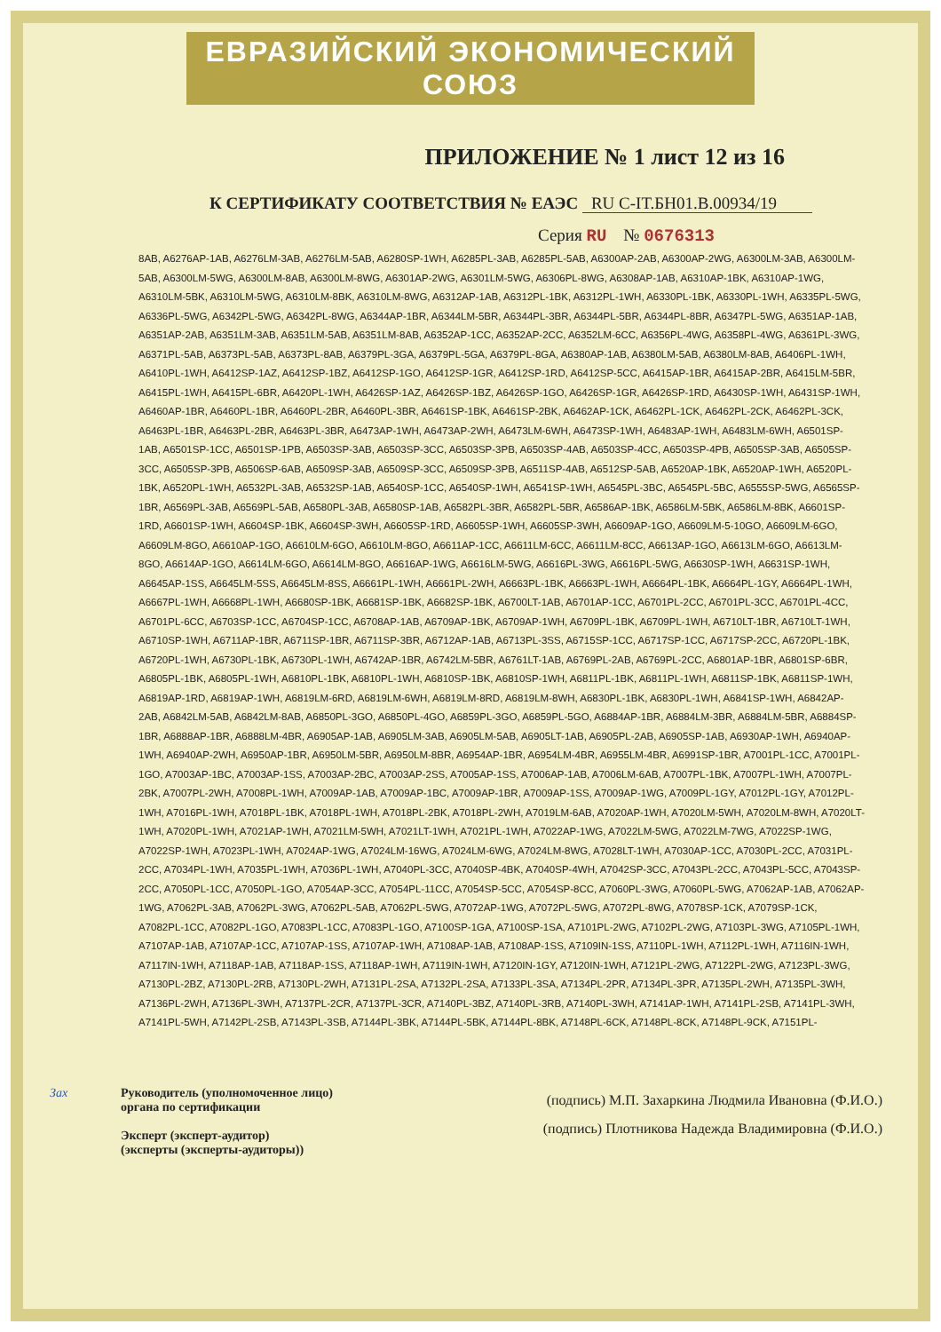ЕВРАЗИЙСКИЙ ЭКОНОМИЧЕСКИЙ СОЮЗ
ПРИЛОЖЕНИЕ № 1 лист 12 из 16
К СЕРТИФИКАТУ СООТВЕТСТВИЯ № ЕАЭС RU C-IT.БН01.В.00934/19
Серия RU № 0676313
8AB, A6276AP-1AB, A6276LM-3AB, A6276LM-5AB, A6280SP-1WH, A6285PL-3AB, A6285PL-5AB, A6300AP-2AB, A6300AP-2WG, A6300LM-3AB, A6300LM-5AB, A6300LM-5WG, A6300LM-8AB, A6300LM-8WG, A6301AP-2WG, A6301LM-5WG, A6306PL-8WG, A6308AP-1AB, A6310AP-1BK, A6310AP-1WG, A6310LM-5BK, A6310LM-5WG, A6310LM-8BK, A6310LM-8WG, A6312AP-1AB, A6312PL-1BK, A6312PL-1WH, A6330PL-1BK, A6330PL-1WH, A6335PL-5WG, A6336PL-5WG, A6342PL-5WG, A6342PL-8WG, A6344AP-1BR, A6344LM-5BR, A6344PL-3BR, A6344PL-5BR, A6344PL-8BR, A6347PL-5WG, A6351AP-1AB, A6351AP-2AB, A6351LM-3AB, A6351LM-5AB, A6351LM-8AB, A6352AP-1CC, A6352AP-2CC, A6352LM-6CC, A6356PL-4WG, A6358PL-4WG, A6361PL-3WG, A6371PL-5AB, A6373PL-5AB, A6373PL-8AB, A6379PL-3GA, A6379PL-5GA, A6379PL-8GA, A6380AP-1AB, A6380LM-5AB, A6380LM-8AB, A6406PL-1WH, A6410PL-1WH, A6412SP-1AZ, A6412SP-1BZ, A6412SP-1GO, A6412SP-1GR, A6412SP-1RD, A6412SP-5CC, A6415AP-1BR, A6415AP-2BR, A6415LM-5BR, A6415PL-1WH, A6415PL-6BR, A6420PL-1WH, A6426SP-1AZ, A6426SP-1BZ, A6426SP-1GO, A6426SP-1GR, A6426SP-1RD, A6430SP-1WH, A6431SP-1WH, A6460AP-1BR, A6460PL-1BR, A6460PL-2BR, A6460PL-3BR, A6461SP-1BK, A6461SP-2BK, A6462AP-1CK, A6462PL-1CK, A6462PL-2CK, A6462PL-3CK, A6463PL-1BR, A6463PL-2BR, A6463PL-3BR, A6473AP-1WH, A6473AP-2WH, A6473LM-6WH, A6473SP-1WH, A6483AP-1WH, A6483LM-6WH, A6501SP-1AB, A6501SP-1CC, A6501SP-1PB, A6503SP-3AB, A6503SP-3CC, A6503SP-3PB, A6503SP-4AB, A6503SP-4CC, A6503SP-4PB, A6505SP-3AB, A6505SP-3CC, A6505SP-3PB, A6506SP-6AB, A6509SP-3AB, A6509SP-3CC, A6509SP-3PB, A6511SP-4AB, A6512SP-5AB, A6520AP-1BK, A6520AP-1WH, A6520PL-1BK, A6520PL-1WH, A6532PL-3AB, A6532SP-1AB, A6540SP-1CC, A6540SP-1WH, A6541SP-1WH, A6545PL-3BC, A6545PL-5BC, A6555SP-5WG, A6565SP-1BR, A6569PL-3AB, A6569PL-5AB, A6580PL-3AB, A6580SP-1AB, A6582PL-3BR, A6582PL-5BR, A6586AP-1BK, A6586LM-5BK, A6586LM-8BK, A6601SP-1RD, A6601SP-1WH, A6604SP-1BK, A6604SP-3WH, A6605SP-1RD, A6605SP-1WH, A6605SP-3WH, A6609AP-1GO, A6609LM-5-10GO, A6609LM-6GO, A6609LM-8GO, A6610AP-1GO, A6610LM-6GO, A6610LM-8GO, A6611AP-1CC, A6611LM-6CC, A6611LM-8CC, A6613AP-1GO, A6613LM-6GO, A6613LM-8GO, A6614AP-1GO, A6614LM-6GO, A6614LM-8GO, A6616AP-1WG, A6616LM-5WG, A6616PL-3WG, A6616PL-5WG, A6630SP-1WH, A6631SP-1WH, A6645AP-1SS, A6645LM-5SS, A6645LM-8SS, A6661PL-1WH, A6661PL-2WH, A6663PL-1BK, A6663PL-1WH, A6664PL-1BK, A6664PL-1GY, A6664PL-1WH, A6667PL-1WH, A6668PL-1WH, A6680SP-1BK, A6681SP-1BK, A6682SP-1BK, A6700LT-1AB, A6701AP-1CC, A6701PL-2CC, A6701PL-3CC, A6701PL-4CC, A6701PL-6CC, A6703SP-1CC, A6704SP-1CC, A6708AP-1AB, A6709AP-1BK, A6709AP-1WH, A6709PL-1BK, A6709PL-1WH, A6710LT-1BR, A6710LT-1WH, A6710SP-1WH, A6711AP-1BR, A6711SP-1BR, A6711SP-3BR, A6712AP-1AB, A6713PL-3SS, A6715SP-1CC, A6717SP-1CC, A6717SP-2CC, A6720PL-1BK, A6720PL-1WH, A6730PL-1BK, A6730PL-1WH, A6742AP-1BR, A6742LM-5BR, A6761LT-1AB, A6769PL-2AB, A6769PL-2CC, A6801AP-1BR, A6801SP-6BR, A6805PL-1BK, A6805PL-1WH, A6810PL-1BK, A6810PL-1WH, A6810SP-1BK, A6810SP-1WH, A6811PL-1BK, A6811PL-1WH, A6811SP-1BK, A6811SP-1WH, A6819AP-1RD, A6819AP-1WH, A6819LM-6RD, A6819LM-6WH, A6819LM-8RD, A6819LM-8WH, A6830PL-1BK, A6830PL-1WH, A6841SP-1WH, A6842AP-2AB, A6842LM-5AB, A6842LM-8AB, A6850PL-3GO, A6850PL-4GO, A6859PL-3GO, A6859PL-5GO, A6884AP-1BR, A6884LM-3BR, A6884LM-5BR, A6884SP-1BR, A6888AP-1BR, A6888LM-4BR, A6905AP-1AB, A6905LM-3AB, A6905LM-5AB, A6905LT-1AB, A6905PL-2AB, A6905SP-1AB, A6930AP-1WH, A6940AP-1WH, A6940AP-2WH, A6950AP-1BR, A6950LM-5BR, A6950LM-8BR, A6954AP-1BR, A6954LM-4BR, A6955LM-4BR, A6991SP-1BR, A7001PL-1CC, A7001PL-1GO, A7003AP-1BC, A7003AP-1SS, A7003AP-2BC, A7003AP-2SS, A7005AP-1SS, A7006AP-1AB, A7006LM-6AB, A7007PL-1BK, A7007PL-1WH, A7007PL-2BK, A7007PL-2WH, A7008PL-1WH, A7009AP-1AB, A7009AP-1BC, A7009AP-1BR, A7009AP-1SS, A7009AP-1WG, A7009PL-1GY, A7012PL-1GY, A7012PL-1WH, A7016PL-1WH, A7018PL-1BK, A7018PL-1WH, A7018PL-2BK, A7018PL-2WH, A7019LM-6AB, A7020AP-1WH, A7020LM-5WH, A7020LM-8WH, A7020LT-1WH, A7020PL-1WH, A7021AP-1WH, A7021LM-5WH, A7021LT-1WH, A7021PL-1WH, A7022AP-1WG, A7022LM-5WG, A7022LM-7WG, A7022SP-1WG, A7022SP-1WH, A7023PL-1WH, A7024AP-1WG, A7024LM-16WG, A7024LM-6WG, A7024LM-8WG, A7028LT-1WH, A7030AP-1CC, A7030PL-2CC, A7031PL-2CC, A7034PL-1WH, A7035PL-1WH, A7036PL-1WH, A7040PL-3CC, A7040SP-4BK, A7040SP-4WH, A7042SP-3CC, A7043PL-2CC, A7043PL-5CC, A7043SP-2CC, A7050PL-1CC, A7050PL-1GO, A7054AP-3CC, A7054PL-11CC, A7054SP-5CC, A7054SP-8CC, A7060PL-3WG, A7060PL-5WG, A7062AP-1AB, A7062AP-1WG, A7062PL-3AB, A7062PL-3WG, A7062PL-5AB, A7062PL-5WG, A7072AP-1WG, A7072PL-5WG, A7072PL-8WG, A7078SP-1CK, A7079SP-1CK, A7082PL-1CC, A7082PL-1GO, A7083PL-1CC, A7083PL-1GO, A7100SP-1GA, A7100SP-1SA, A7101PL-2WG, A7102PL-2WG, A7103PL-3WG, A7105PL-1WH, A7107AP-1AB, A7107AP-1CC, A7107AP-1SS, A7107AP-1WH, A7108AP-1AB, A7108AP-1SS, A7109IN-1SS, A7110PL-1WH, A7112PL-1WH, A7116IN-1WH, A7117IN-1WH, A7118AP-1AB, A7118AP-1SS, A7118AP-1WH, A7119IN-1WH, A7120IN-1GY, A7120IN-1WH, A7121PL-2WG, A7122PL-2WG, A7123PL-3WG, A7130PL-2BZ, A7130PL-2RB, A7130PL-2WH, A7131PL-2SA, A7132PL-2SA, A7133PL-3SA, A7134PL-2PR, A7134PL-3PR, A7135PL-2WH, A7135PL-3WH, A7136PL-2WH, A7136PL-3WH, A7137PL-2CR, A7137PL-3CR, A7140PL-3BZ, A7140PL-3RB, A7140PL-3WH, A7141AP-1WH, A7141PL-2SB, A7141PL-3WH, A7141PL-5WH, A7142PL-2SB, A7143PL-3SB, A7144PL-3BK, A7144PL-5BK, A7144PL-8BK, A7148PL-6CK, A7148PL-8CK, A7148PL-9CK, A7151PL-
Зах Руководитель (уполномоченное лицо) органа по сертификации
Эксперт (эксперт-аудитор)
(эксперты (эксперты-аудиторы))
(подпись) М.П. Захаркина Людмила Ивановна (Ф.И.О.)
(подпись) Плотникова Надежда Владимировна (Ф.И.О.)